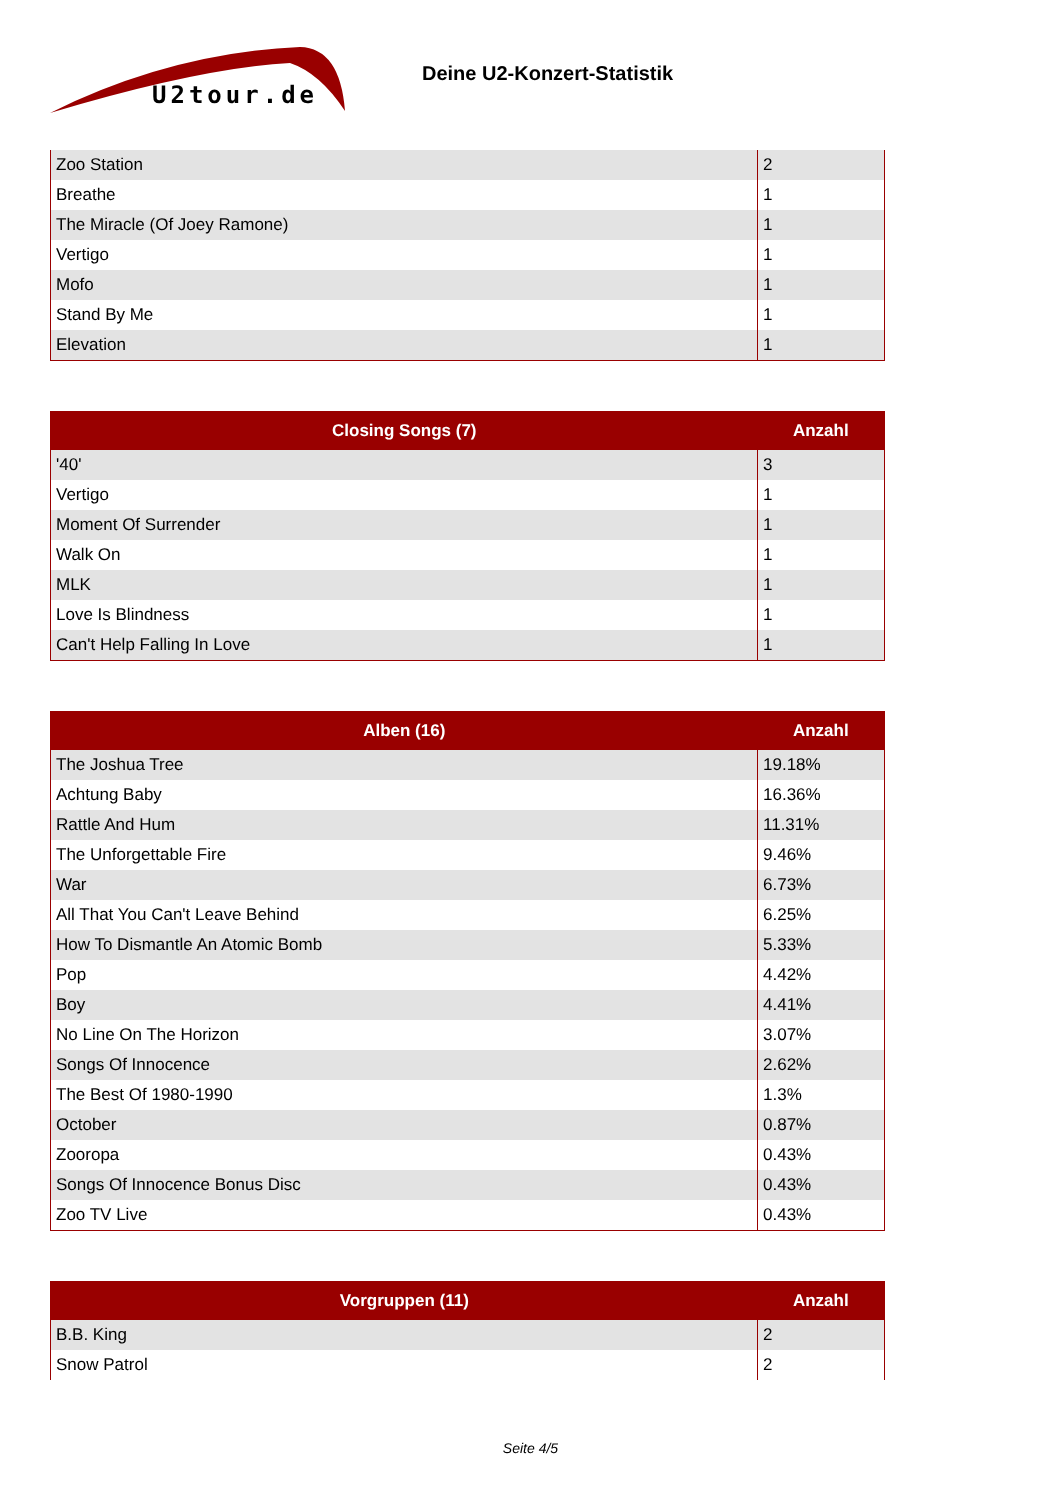U2tour.de
Deine U2-Konzert-Statistik
| Zoo Station | 2 |
| Breathe | 1 |
| The Miracle (Of Joey Ramone) | 1 |
| Vertigo | 1 |
| Mofo | 1 |
| Stand By Me | 1 |
| Elevation | 1 |
| Closing Songs (7) | Anzahl |
| --- | --- |
| '40' | 3 |
| Vertigo | 1 |
| Moment Of Surrender | 1 |
| Walk On | 1 |
| MLK | 1 |
| Love Is Blindness | 1 |
| Can't Help Falling In Love | 1 |
| Alben (16) | Anzahl |
| --- | --- |
| The Joshua Tree | 19.18% |
| Achtung Baby | 16.36% |
| Rattle And Hum | 11.31% |
| The Unforgettable Fire | 9.46% |
| War | 6.73% |
| All That You Can't Leave Behind | 6.25% |
| How To Dismantle An Atomic Bomb | 5.33% |
| Pop | 4.42% |
| Boy | 4.41% |
| No Line On The Horizon | 3.07% |
| Songs Of Innocence | 2.62% |
| The Best Of 1980-1990 | 1.3% |
| October | 0.87% |
| Zooropa | 0.43% |
| Songs Of Innocence Bonus Disc | 0.43% |
| Zoo TV Live | 0.43% |
| Vorgruppen (11) | Anzahl |
| --- | --- |
| B.B. King | 2 |
| Snow Patrol | 2 |
Seite 4/5